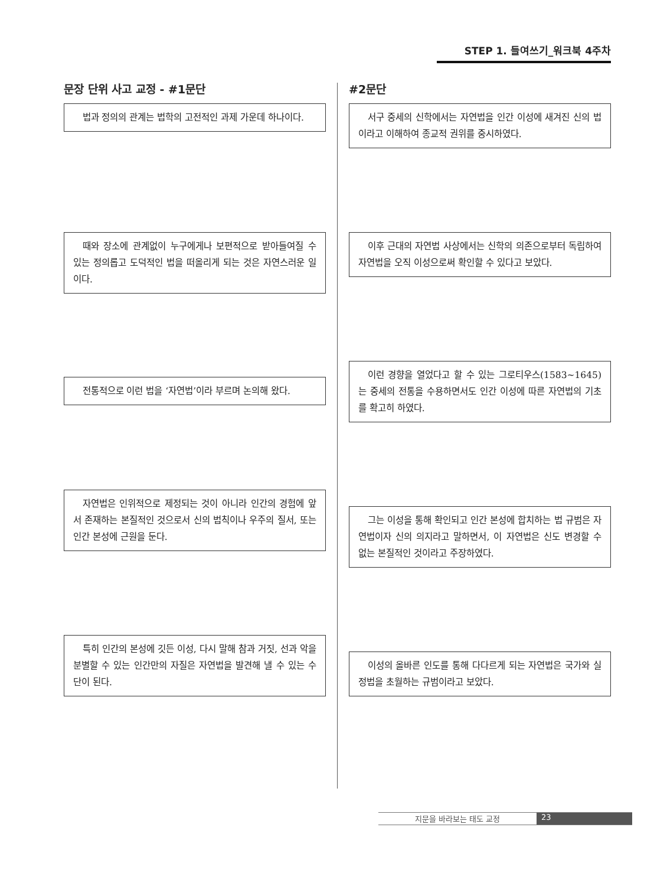STEP 1. 들여쓰기_워크북 4주차
문장 단위 사고 교정 - #1문단 #2문단
법과 정의의 관계는 법학의 고전적인 과제 가운데 하나이다.
서구 중세의 신학에서는 자연법을 인간 이성에 새겨진 신의 법이라고 이해하여 종교적 권위를 중시하였다.
때와 장소에 관계없이 누구에게나 보편적으로 받아들여질 수 있는 정의롭고 도덕적인 법을 떠올리게 되는 것은 자연스러운 일이다.
이후 근대의 자연법 사상에서는 신학의 의존으로부터 독립하여 자연법을 오직 이성으로써 확인할 수 있다고 보았다.
전통적으로 이런 법을 ‘자연법’이라 부르며 논의해 왔다.
이런 경향을 열었다고 할 수 있는 그로티우스(1583~1645)는 중세의 전통을 수용하면서도 인간 이성에 따른 자연법의 기초를 확고히 하였다.
자연법은 인위적으로 제정되는 것이 아니라 인간의 경험에 앞서 존재하는 본질적인 것으로서 신의 법칙이나 우주의 질서, 또는 인간 본성에 근원을 둔다.
그는 이성을 통해 확인되고 인간 본성에 합치하는 법 규범은 자연법이자 신의 의지라고 말하면서, 이 자연법은 신도 변경할 수 없는 본질적인 것이라고 주장하였다.
특히 인간의 본성에 깃든 이성, 다시 말해 참과 거짓, 선과 악을 분별할 수 있는 인간만의 자질은 자연법을 발견해 낼 수 있는 수단이 된다.
이성의 올바른 인도를 통해 다다르게 되는 자연법은 국가와 실정법을 초월하는 규범이라고 보았다.
지문을 바라보는 태도 교정 23